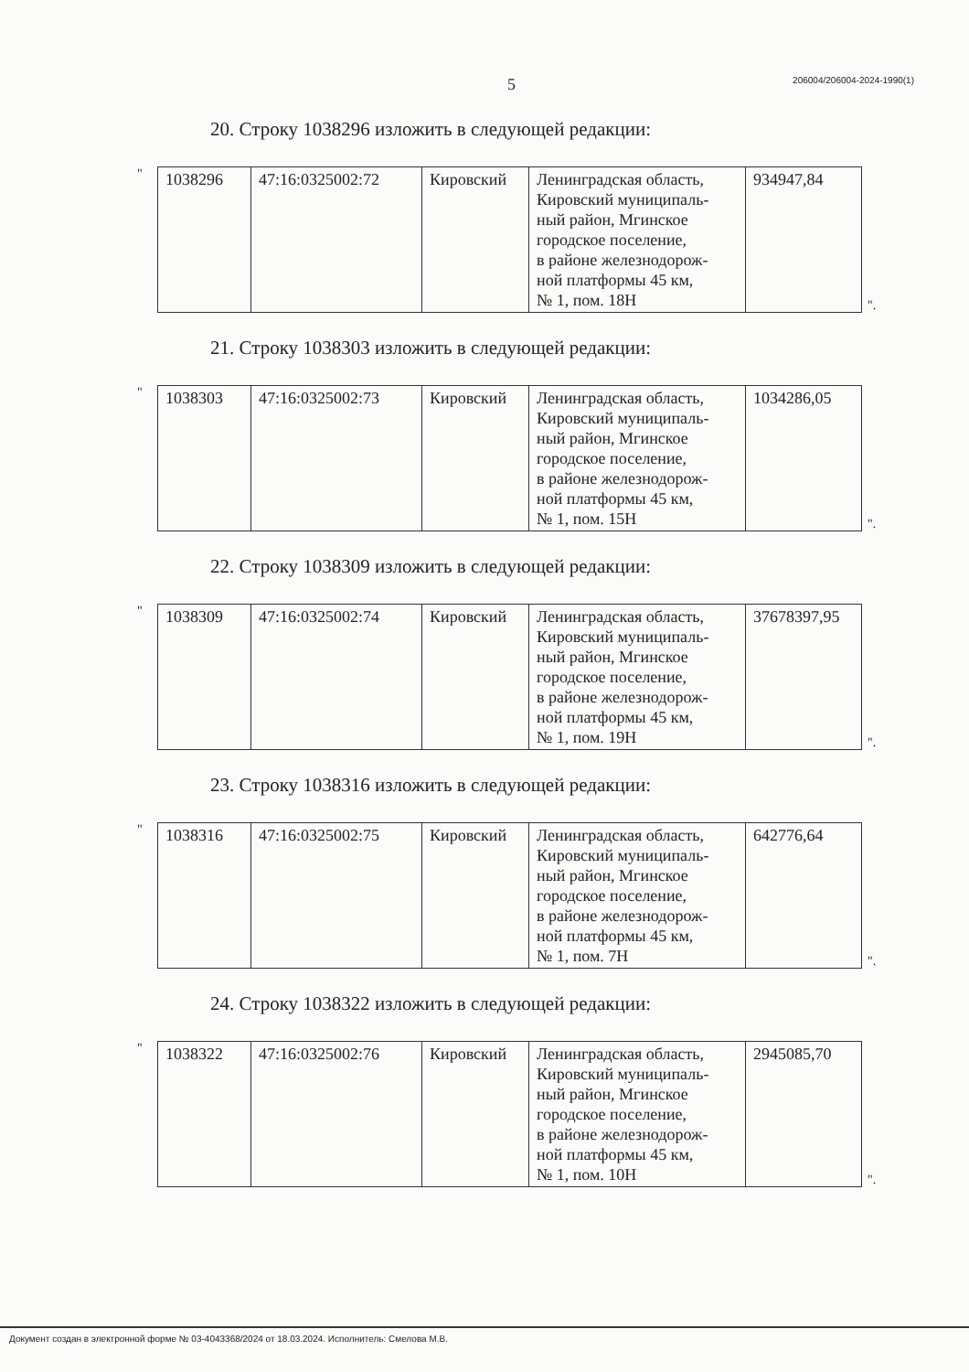5 206004/206004-2024-1990(1)
20. Строку 1038296 изложить в следующей редакции:
"
| 1038296 | 47:16:0325002:72 | Кировский | Ленинградская область, Кировский муниципаль- ный район, Мгинское городское поселение, в районе железнодорож- ной платформы 45 км, № 1, пом. 18Н | 934947,84 |
".
21. Строку 1038303 изложить в следующей редакции:
"
| 1038303 | 47:16:0325002:73 | Кировский | Ленинградская область, Кировский муниципаль- ный район, Мгинское городское поселение, в районе железнодорож- ной платформы 45 км, № 1, пом. 15Н | 1034286,05 |
".
22. Строку 1038309 изложить в следующей редакции:
"
| 1038309 | 47:16:0325002:74 | Кировский | Ленинградская область, Кировский муниципаль- ный район, Мгинское городское поселение, в районе железнодорож- ной платформы 45 км, № 1, пом. 19Н | 37678397,95 |
".
23. Строку 1038316 изложить в следующей редакции:
"
| 1038316 | 47:16:0325002:75 | Кировский | Ленинградская область, Кировский муниципаль- ный район, Мгинское городское поселение, в районе железнодорож- ной платформы 45 км, № 1, пом. 7Н | 642776,64 |
".
24. Строку 1038322 изложить в следующей редакции:
"
| 1038322 | 47:16:0325002:76 | Кировский | Ленинградская область, Кировский муниципаль- ный район, Мгинское городское поселение, в районе железнодорож- ной платформы 45 км, № 1, пом. 10Н | 2945085,70 |
".
Документ создан в электронной форме № 03-4043368/2024 от 18.03.2024. Исполнитель: Смелова М.В.